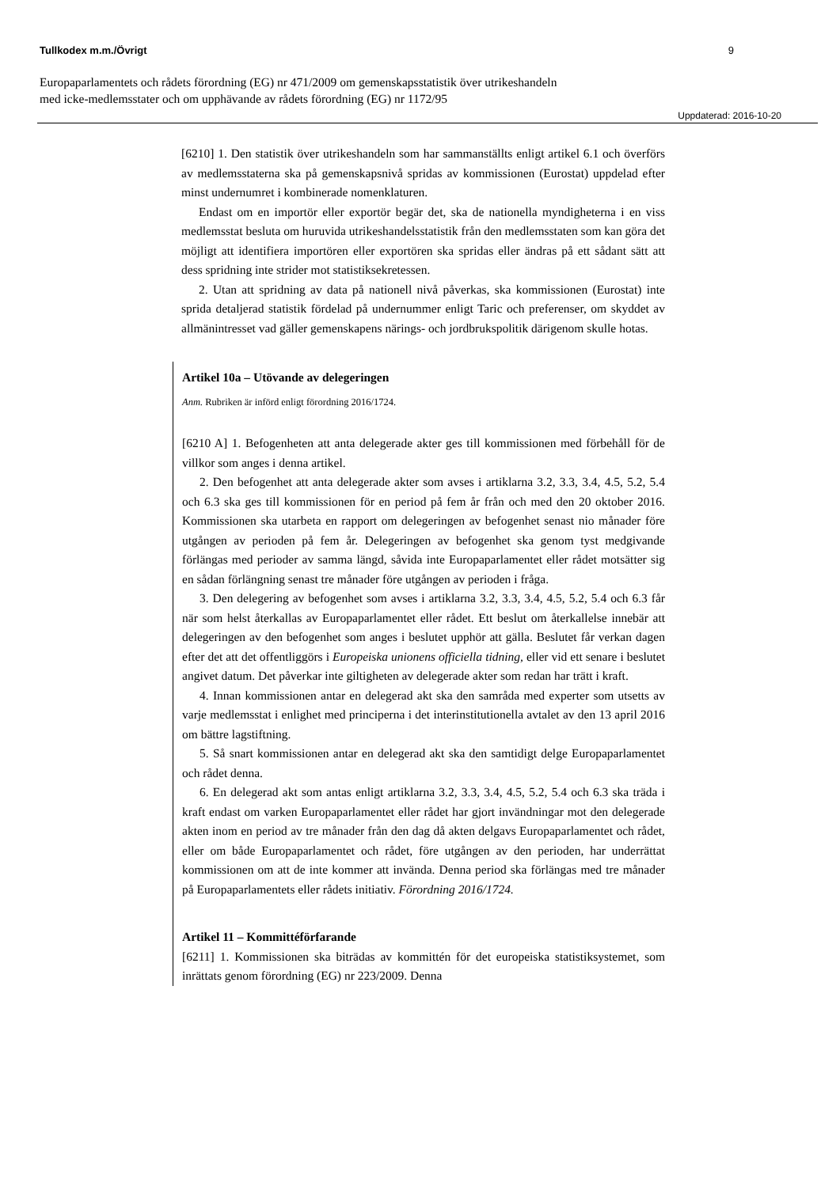Tullkodex m.m./Övrigt 9
Europaparlamentets och rådets förordning (EG) nr 471/2009 om gemenskapsstatistik över utrikeshandeln
med icke-medlemsstater och om upphävande av rådets förordning (EG) nr 1172/95
Uppdaterad: 2016-10-20
[6210] 1. Den statistik över utrikeshandeln som har sammanställts enligt artikel 6.1 och överförs av medlemsstaterna ska på gemenskapsnivå spridas av kommissionen (Eurostat) uppdelad efter minst undernumret i kombinerade nomenklaturen.
Endast om en importör eller exportör begär det, ska de nationella myndigheterna i en viss medlemsstat besluta om huruvida utrikeshandelsstatistik från den medlemsstaten som kan göra det möjligt att identifiera importören eller exportören ska spridas eller ändras på ett sådant sätt att dess spridning inte strider mot statistiksekretessen.
2. Utan att spridning av data på nationell nivå påverkas, ska kommissionen (Eurostat) inte sprida detaljerad statistik fördelad på undernummer enligt Taric och preferenser, om skyddet av allmänintresset vad gäller gemenskapens närings- och jordbrukspolitik därigenom skulle hotas.
Artikel 10a – Utövande av delegeringen
Anm. Rubriken är införd enligt förordning 2016/1724.
[6210 A] 1. Befogenheten att anta delegerade akter ges till kommissionen med förbehåll för de villkor som anges i denna artikel.
2. Den befogenhet att anta delegerade akter som avses i artiklarna 3.2, 3.3, 3.4, 4.5, 5.2, 5.4 och 6.3 ska ges till kommissionen för en period på fem år från och med den 20 oktober 2016. Kommissionen ska utarbeta en rapport om delegeringen av befogenhet senast nio månader före utgången av perioden på fem år. Delegeringen av befogenhet ska genom tyst medgivande förlängas med perioder av samma längd, såvida inte Europaparlamentet eller rådet motsätter sig en sådan förlängning senast tre månader före utgången av perioden i fråga.
3. Den delegering av befogenhet som avses i artiklarna 3.2, 3.3, 3.4, 4.5, 5.2, 5.4 och 6.3 får när som helst återkallas av Europaparlamentet eller rådet. Ett beslut om återkallelse innebär att delegeringen av den befogenhet som anges i beslutet upphör att gälla. Beslutet får verkan dagen efter det att det offentliggörs i Europeiska unionens officiella tidning, eller vid ett senare i beslutet angivet datum. Det påverkar inte giltigheten av delegerade akter som redan har trätt i kraft.
4. Innan kommissionen antar en delegerad akt ska den samråda med experter som utsetts av varje medlemsstat i enlighet med principerna i det interinstitutionella avtalet av den 13 april 2016 om bättre lagstiftning.
5. Så snart kommissionen antar en delegerad akt ska den samtidigt delge Europaparlamentet och rådet denna.
6. En delegerad akt som antas enligt artiklarna 3.2, 3.3, 3.4, 4.5, 5.2, 5.4 och 6.3 ska träda i kraft endast om varken Europaparlamentet eller rådet har gjort invändningar mot den delegerade akten inom en period av tre månader från den dag då akten delgavs Europaparlamentet och rådet, eller om både Europaparlamentet och rådet, före utgången av den perioden, har underrättat kommissionen om att de inte kommer att invända. Denna period ska förlängas med tre månader på Europaparlamentets eller rådets initiativ. Förordning 2016/1724.
Artikel 11 – Kommittéförfarande
[6211] 1. Kommissionen ska biträdas av kommittén för det europeiska statistiksystemet, som inrättats genom förordning (EG) nr 223/2009. Denna